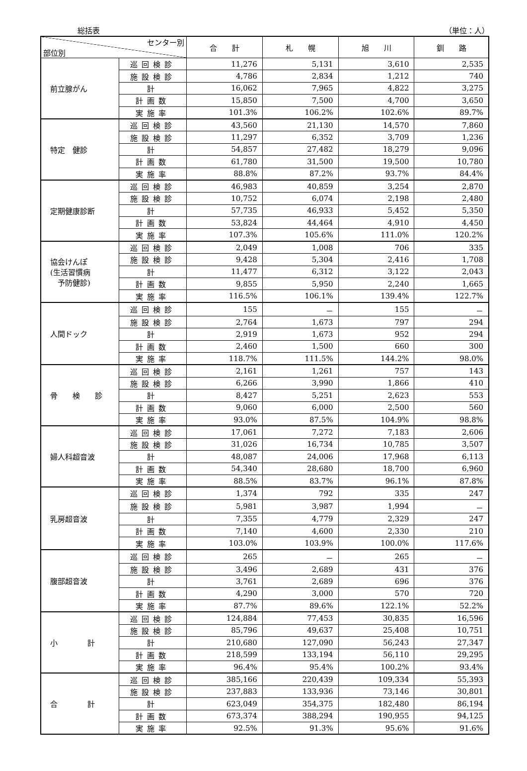総括表 （単位：人）
| センター別 部位別 | | 合 計 | 札 幌 | 旭 川 | 釧 路 |
| --- | --- | --- | --- | --- | --- |
| 前立腺がん | 巡回検診 | 11,276 | 5,131 | 3,610 | 2,535 |
| | 施設検診 | 4,786 | 2,834 | 1,212 | 740 |
| | 計 | 16,062 | 7,965 | 4,822 | 3,275 |
| | 計画数 | 15,850 | 7,500 | 4,700 | 3,650 |
| | 実施率 | 101.3% | 106.2% | 102.6% | 89.7% |
| 特定 健診 | 巡回検診 | 43,560 | 21,130 | 14,570 | 7,860 |
| | 施設検診 | 11,297 | 6,352 | 3,709 | 1,236 |
| | 計 | 54,857 | 27,482 | 18,279 | 9,096 |
| | 計画数 | 61,780 | 31,500 | 19,500 | 10,780 |
| | 実施率 | 88.8% | 87.2% | 93.7% | 84.4% |
| 定期健康診断 | 巡回検診 | 46,983 | 40,859 | 3,254 | 2,870 |
| | 施設検診 | 10,752 | 6,074 | 2,198 | 2,480 |
| | 計 | 57,735 | 46,933 | 5,452 | 5,350 |
| | 計画数 | 53,824 | 44,464 | 4,910 | 4,450 |
| | 実施率 | 107.3% | 105.6% | 111.0% | 120.2% |
| 協会けんぽ (生活習慣病 予防健診) | 巡回検診 | 2,049 | 1,008 | 706 | 335 |
| | 施設検診 | 9,428 | 5,304 | 2,416 | 1,708 |
| | 計 | 11,477 | 6,312 | 3,122 | 2,043 |
| | 計画数 | 9,855 | 5,950 | 2,240 | 1,665 |
| | 実施率 | 116.5% | 106.1% | 139.4% | 122.7% |
| 人間ドック | 巡回検診 | 155 | － | 155 | － |
| | 施設検診 | 2,764 | 1,673 | 797 | 294 |
| | 計 | 2,919 | 1,673 | 952 | 294 |
| | 計画数 | 2,460 | 1,500 | 660 | 300 |
| | 実施率 | 118.7% | 111.5% | 144.2% | 98.0% |
| 骨 検 診 | 巡回検診 | 2,161 | 1,261 | 757 | 143 |
| | 施設検診 | 6,266 | 3,990 | 1,866 | 410 |
| | 計 | 8,427 | 5,251 | 2,623 | 553 |
| | 計画数 | 9,060 | 6,000 | 2,500 | 560 |
| | 実施率 | 93.0% | 87.5% | 104.9% | 98.8% |
| 婦人科超音波 | 巡回検診 | 17,061 | 7,272 | 7,183 | 2,606 |
| | 施設検診 | 31,026 | 16,734 | 10,785 | 3,507 |
| | 計 | 48,087 | 24,006 | 17,968 | 6,113 |
| | 計画数 | 54,340 | 28,680 | 18,700 | 6,960 |
| | 実施率 | 88.5% | 83.7% | 96.1% | 87.8% |
| 乳房超音波 | 巡回検診 | 1,374 | 792 | 335 | 247 |
| | 施設検診 | 5,981 | 3,987 | 1,994 | － |
| | 計 | 7,355 | 4,779 | 2,329 | 247 |
| | 計画数 | 7,140 | 4,600 | 2,330 | 210 |
| | 実施率 | 103.0% | 103.9% | 100.0% | 117.6% |
| 腹部超音波 | 巡回検診 | 265 | － | 265 | － |
| | 施設検診 | 3,496 | 2,689 | 431 | 376 |
| | 計 | 3,761 | 2,689 | 696 | 376 |
| | 計画数 | 4,290 | 3,000 | 570 | 720 |
| | 実施率 | 87.7% | 89.6% | 122.1% | 52.2% |
| 小 計 | 巡回検診 | 124,884 | 77,453 | 30,835 | 16,596 |
| | 施設検診 | 85,796 | 49,637 | 25,408 | 10,751 |
| | 計 | 210,680 | 127,090 | 56,243 | 27,347 |
| | 計画数 | 218,599 | 133,194 | 56,110 | 29,295 |
| | 実施率 | 96.4% | 95.4% | 100.2% | 93.4% |
| 合 計 | 巡回検診 | 385,166 | 220,439 | 109,334 | 55,393 |
| | 施設検診 | 237,883 | 133,936 | 73,146 | 30,801 |
| | 計 | 623,049 | 354,375 | 182,480 | 86,194 |
| | 計画数 | 673,374 | 388,294 | 190,955 | 94,125 |
| | 実施率 | 92.5% | 91.3% | 95.6% | 91.6% |